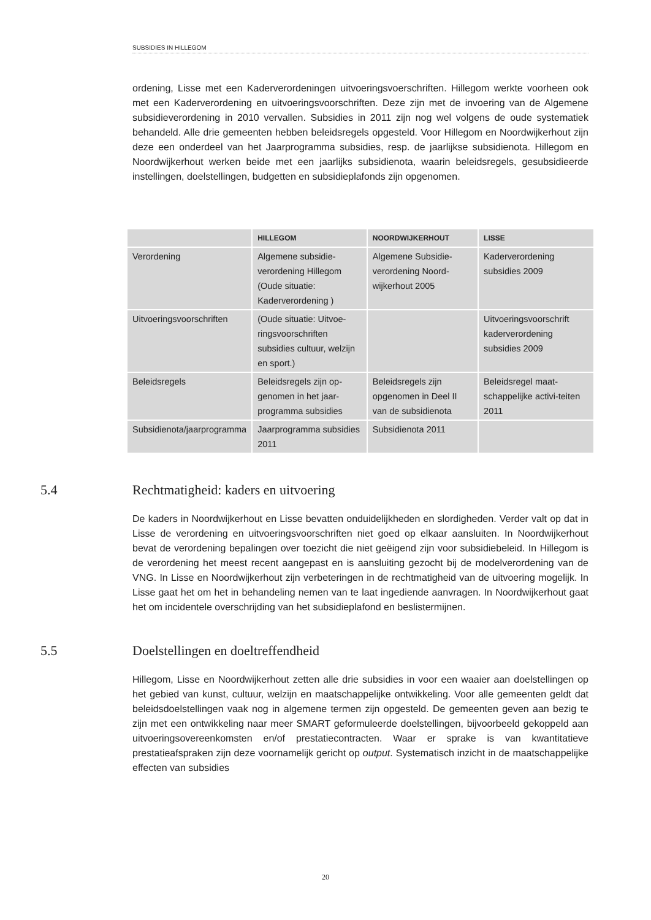SUBSIDIES IN HILLEGOM
ordening, Lisse met een Kaderverordeningen uitvoeringsvoerschriften. Hillegom werkte voorheen ook met een Kaderverordening en uitvoeringsvoorschriften. Deze zijn met de invoering van de Algemene subsidieverordening in 2010 vervallen. Subsidies in 2011 zijn nog wel volgens de oude systematiek behandeld. Alle drie gemeenten hebben beleidsregels opgesteld. Voor Hillegom en Noordwijkerhout zijn deze een onderdeel van het Jaarprogramma subsidies, resp. de jaarlijkse subsidienota. Hillegom en Noordwijkerhout werken beide met een jaarlijks subsidienota, waarin beleidsregels, gesubsidieerde instellingen, doelstellingen, budgetten en subsidieplafonds zijn opgenomen.
| | HILLEGOM | NOORDWIJKERHOUT | LISSE |
| --- | --- | --- | --- |
| Verordening | Algemene subsidie-verordening Hillegom (Oude situatie: Kaderverordening ) | Algemene Subsidie-verordening Noord-wijkerhout 2005 | Kaderverordening subsidies 2009 |
| Uitvoeringsvoorschriften | (Oude situatie: Uitvoe-ringsvoorschriften subsidies cultuur, welzijn en sport.) | | Uitvoeringsvoorschrift kaderverordening subsidies 2009 |
| Beleidsregels | Beleidsregels zijn op-genomen in het jaar-programma subsidies | Beleidsregels zijn opgenomen in Deel II van de subsidienota | Beleidsregel maat-schappelijke activi-teiten 2011 |
| Subsidienota/jaarprogramma | Jaarprogramma subsidies 2011 | Subsidienota 2011 | |
5.4 Rechtmatigheid: kaders en uitvoering
De kaders in Noordwijkerhout en Lisse bevatten onduidelijkheden en slordigheden. Verder valt op dat in Lisse de verordening en uitvoeringsvoorschriften niet goed op elkaar aansluiten. In Noordwijkerhout bevat de verordening bepalingen over toezicht die niet geëigend zijn voor subsidiebeleid. In Hillegom is de verordening het meest recent aangepast en is aansluiting gezocht bij de modelverordening van de VNG. In Lisse en Noordwijkerhout zijn verbeteringen in de rechtmatigheid van de uitvoering mogelijk. In Lisse gaat het om het in behandeling nemen van te laat ingediende aanvragen. In Noordwijkerhout gaat het om incidentele overschrijding van het subsidieplafond en beslistermijnen.
5.5 Doelstellingen en doeltreffendheid
Hillegom, Lisse en Noordwijkerhout zetten alle drie subsidies in voor een waaier aan doelstellingen op het gebied van kunst, cultuur, welzijn en maatschappelijke ontwikkeling. Voor alle gemeenten geldt dat beleidsdoelstellingen vaak nog in algemene termen zijn opgesteld. De gemeenten geven aan bezig te zijn met een ontwikkeling naar meer SMART geformuleerde doelstellingen, bijvoorbeeld gekoppeld aan uitvoeringsovereenkomsten en/of prestatiecontracten. Waar er sprake is van kwantitatieve prestatieafspraken zijn deze voornamelijk gericht op output. Systematisch inzicht in de maatschappelijke effecten van subsidies
20